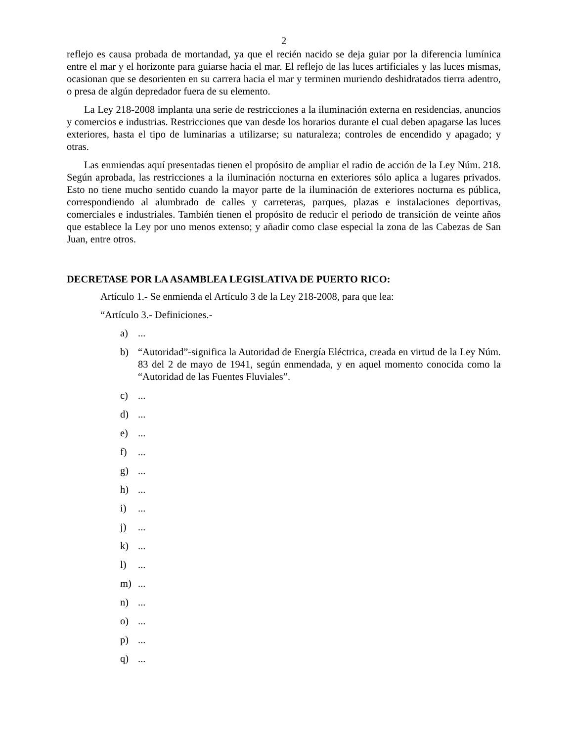2
reflejo es causa probada de mortandad, ya que el recién nacido se deja guiar por la diferencia lumínica entre el mar y el horizonte para guiarse hacia el mar. El reflejo de las luces artificiales y las luces mismas, ocasionan que se desorienten en su carrera hacia el mar y terminen muriendo deshidratados tierra adentro, o presa de algún depredador fuera de su elemento.
La Ley 218-2008 implanta una serie de restricciones a la iluminación externa en residencias, anuncios y comercios e industrias. Restricciones que van desde los horarios durante el cual deben apagarse las luces exteriores, hasta el tipo de luminarias a utilizarse; su naturaleza; controles de encendido y apagado; y otras.
Las enmiendas aquí presentadas tienen el propósito de ampliar el radio de acción de la Ley Núm. 218. Según aprobada, las restricciones a la iluminación nocturna en exteriores sólo aplica a lugares privados. Esto no tiene mucho sentido cuando la mayor parte de la iluminación de exteriores nocturna es pública, correspondiendo al alumbrado de calles y carreteras, parques, plazas e instalaciones deportivas, comerciales e industriales. También tienen el propósito de reducir el periodo de transición de veinte años que establece la Ley por uno menos extenso; y añadir como clase especial la zona de las Cabezas de San Juan, entre otros.
DECRETASE POR LA ASAMBLEA LEGISLATIVA DE PUERTO RICO:
Artículo 1.- Se enmienda el Artículo 3 de la Ley 218-2008, para que lea:
“Artículo 3.- Definiciones.-
a)...
b) “Autoridad”-significa la Autoridad de Energía Eléctrica, creada en virtud de la Ley Núm. 83 del 2 de mayo de 1941, según enmendada, y en aquel momento conocida como la “Autoridad de las Fuentes Fluviales”.
c)...
d)...
e)...
f)...
g)...
h)...
i)...
j)...
k)...
l)...
m)...
n)...
o)...
p)...
q)...